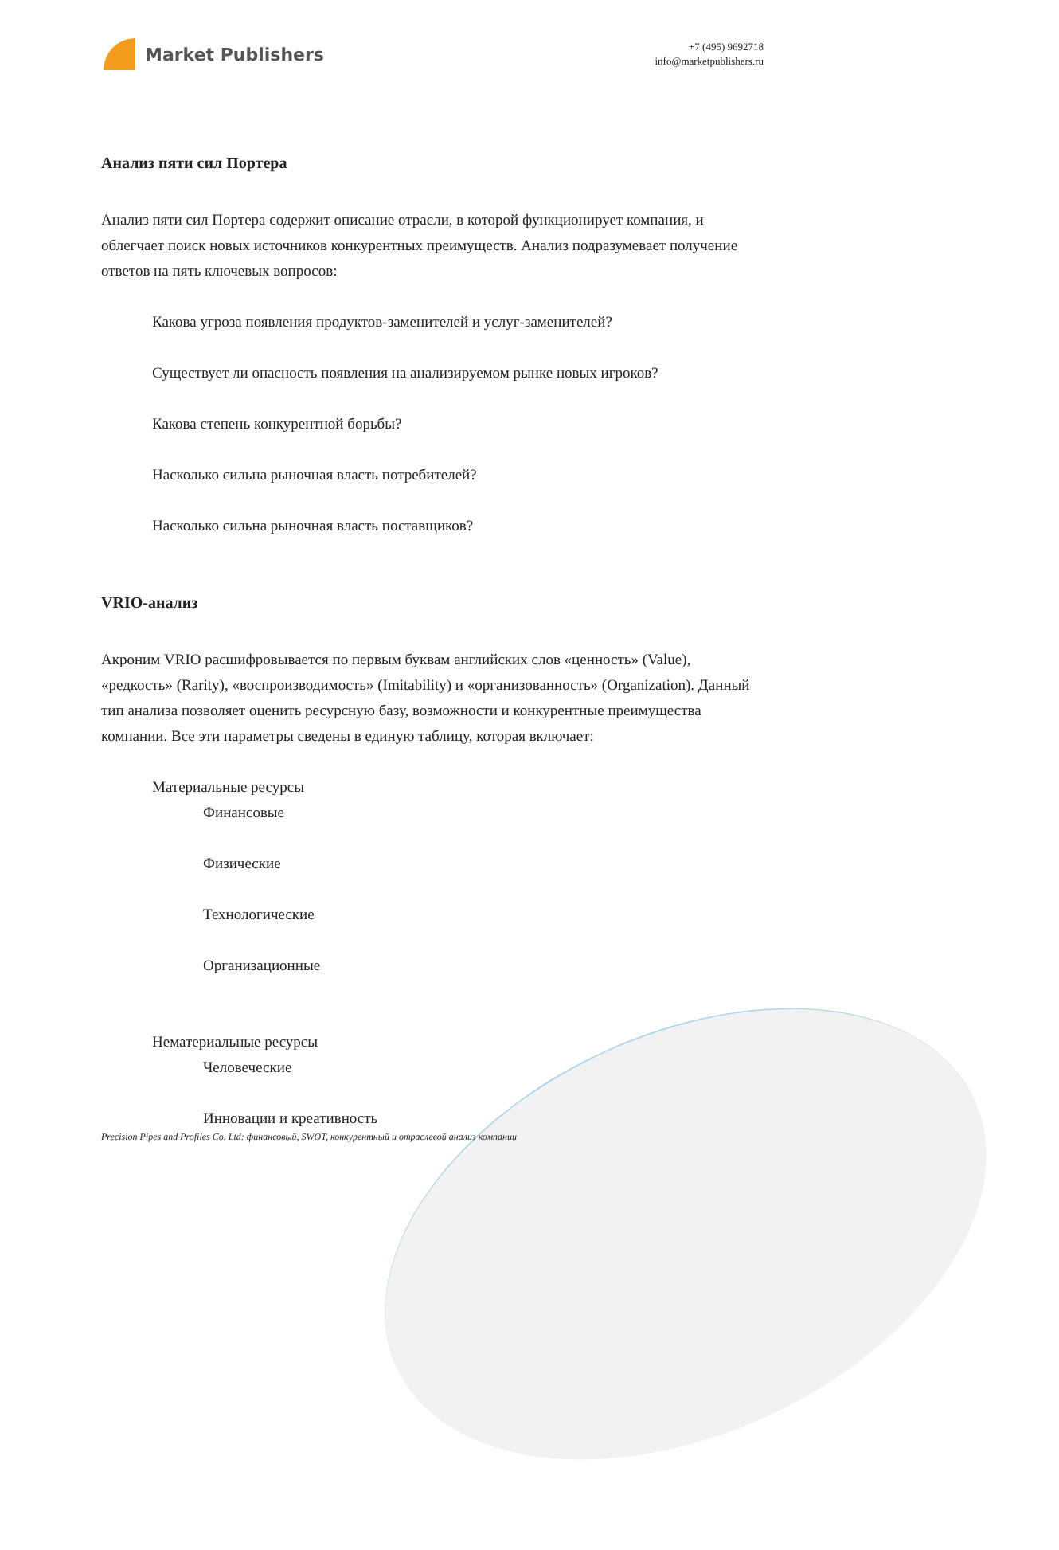Market Publishers
+7 (495) 9692718
info@marketpublishers.ru
Анализ пяти сил Портера
Анализ пяти сил Портера содержит описание отрасли, в которой функционирует компания, и облегчает поиск новых источников конкурентных преимуществ. Анализ подразумевает получение ответов на пять ключевых вопросов:
Какова угроза появления продуктов-заменителей и услуг-заменителей?
Существует ли опасность появления на анализируемом рынке новых игроков?
Какова степень конкурентной борьбы?
Насколько сильна рыночная власть потребителей?
Насколько сильна рыночная власть поставщиков?
VRIO-анализ
Акроним VRIO расшифровывается по первым буквам английских слов «ценность» (Value), «редкость» (Rarity), «воспроизводимость» (Imitability) и «организованность» (Organization). Данный тип анализа позволяет оценить ресурсную базу, возможности и конкурентные преимущества компании. Все эти параметры сведены в единую таблицу, которая включает:
Материальные ресурсы
Финансовые
Физические
Технологические
Организационные
Нематериальные ресурсы
Человеческие
Инновации и креативность
Precision Pipes and Profiles Co. Ltd: финансовый, SWOT, конкурентный и отраслевой анализ компании